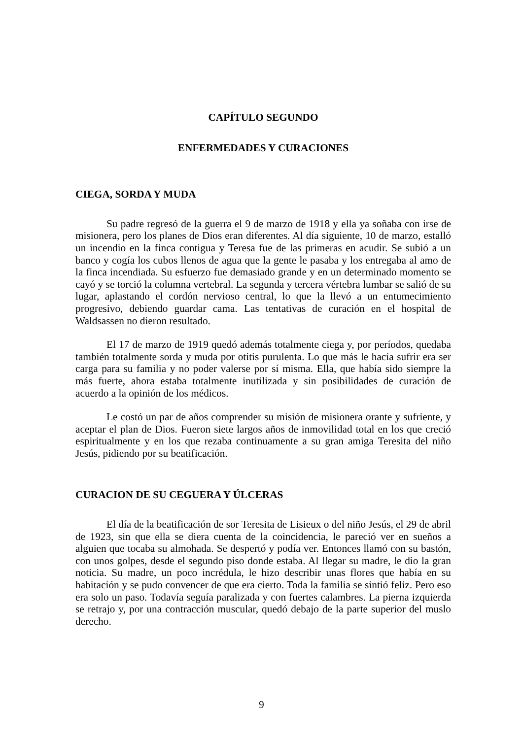CAPÍTULO SEGUNDO
ENFERMEDADES Y CURACIONES
CIEGA, SORDA Y MUDA
Su padre regresó de la guerra el 9 de marzo de 1918 y ella ya soñaba con irse de misionera, pero los planes de Dios eran diferentes. Al día siguiente, 10 de marzo, estalló un incendio en la finca contigua y Teresa fue de las primeras en acudir. Se subió a un banco y cogía los cubos llenos de agua que la gente le pasaba y los entregaba al amo de la finca incendiada. Su esfuerzo fue demasiado grande y en un determinado momento se cayó y se torció la columna vertebral. La segunda y tercera vértebra lumbar se salió de su lugar, aplastando el cordón nervioso central, lo que la llevó a un entumecimiento progresivo, debiendo guardar cama. Las tentativas de curación en el hospital de Waldsassen no dieron resultado.
El 17 de marzo de 1919 quedó además totalmente ciega y, por períodos, quedaba también totalmente sorda y muda por otitis purulenta. Lo que más le hacía sufrir era ser carga para su familia y no poder valerse por sí misma. Ella, que había sido siempre la más fuerte, ahora estaba totalmente inutilizada y sin posibilidades de curación de acuerdo a la opinión de los médicos.
Le costó un par de años comprender su misión de misionera orante y sufriente, y aceptar el plan de Dios. Fueron siete largos años de inmovilidad total en los que creció espiritualmente y en los que rezaba continuamente a su gran amiga Teresita del niño Jesús, pidiendo por su beatificación.
CURACION DE SU CEGUERA Y ÚLCERAS
El día de la beatificación de sor Teresita de Lisieux o del niño Jesús, el 29 de abril de 1923, sin que ella se diera cuenta de la coincidencia, le pareció ver en sueños a alguien que tocaba su almohada. Se despertó y podía ver. Entonces llamó con su bastón, con unos golpes, desde el segundo piso donde estaba. Al llegar su madre, le dio la gran noticia. Su madre, un poco incrédula, le hizo describir unas flores que había en su habitación y se pudo convencer de que era cierto. Toda la familia se sintió feliz. Pero eso era solo un paso. Todavía seguía paralizada y con fuertes calambres. La pierna izquierda se retrajo y, por una contracción muscular, quedó debajo de la parte superior del muslo derecho.
9